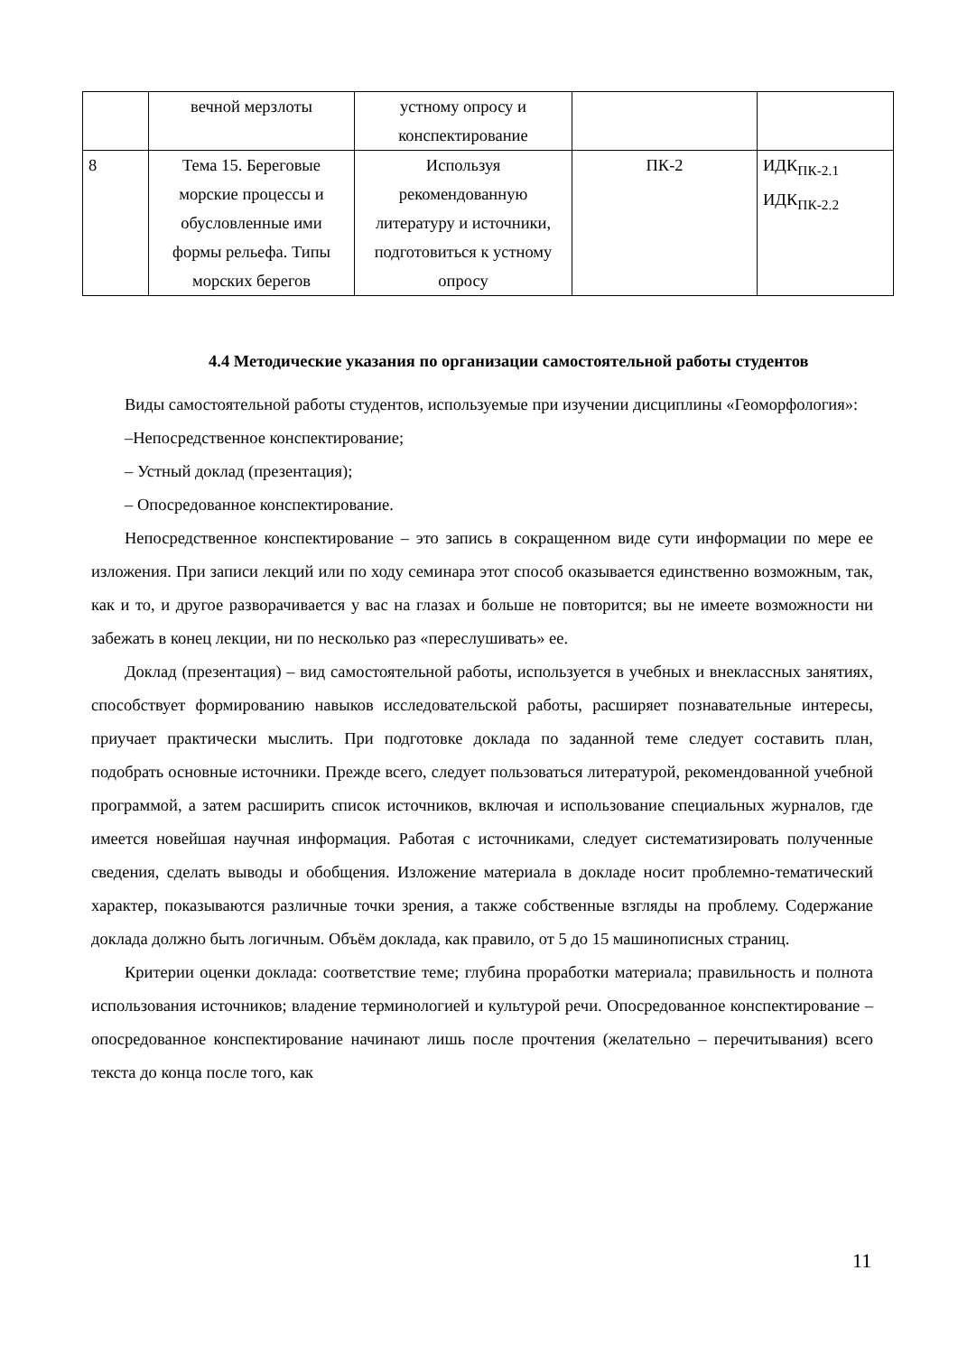| | вечной мерзлоты | устному опросу и конспектирование | | |
| 8 | Тема 15. Береговые морские процессы и обусловленные ими формы рельефа. Типы морских берегов | Используя рекомендованную литературу и источники, подготовиться к устному опросу | ПК-2 | ИДК<sub>ПК-2.1</sub> ИДК<sub>ПК-2.2</sub> |
4.4 Методические указания по организации самостоятельной работы студентов
Виды самостоятельной работы студентов, используемые при изучении дисциплины «Геоморфология»:
–Непосредственное конспектирование;
– Устный доклад (презентация);
– Опосредованное конспектирование.
Непосредственное конспектирование – это запись в сокращенном виде сути информации по мере ее изложения. При записи лекций или по ходу семинара этот способ оказывается единственно возможным, так, как и то, и другое разворачивается у вас на глазах и больше не повторится; вы не имеете возможности ни забежать в конец лекции, ни по несколько раз «переслушивать» ее.
Доклад (презентация) – вид самостоятельной работы, используется в учебных и внеклассных занятиях, способствует формированию навыков исследовательской работы, расширяет познавательные интересы, приучает практически мыслить. При подготовке доклада по заданной теме следует составить план, подобрать основные источники. Прежде всего, следует пользоваться литературой, рекомендованной учебной программой, а затем расширить список источников, включая и использование специальных журналов, где имеется новейшая научная информация. Работая с источниками, следует систематизировать полученные сведения, сделать выводы и обобщения. Изложение материала в докладе носит проблемно-тематический характер, показываются различные точки зрения, а также собственные взгляды на проблему. Содержание доклада должно быть логичным. Объём доклада, как правило, от 5 до 15 машинописных страниц.
Критерии оценки доклада: соответствие теме; глубина проработки материала; правильность и полнота использования источников; владение терминологией и культурой речи. Опосредованное конспектирование – опосредованное конспектирование начинают лишь после прочтения (желательно – перечитывания) всего текста до конца после того, как
11